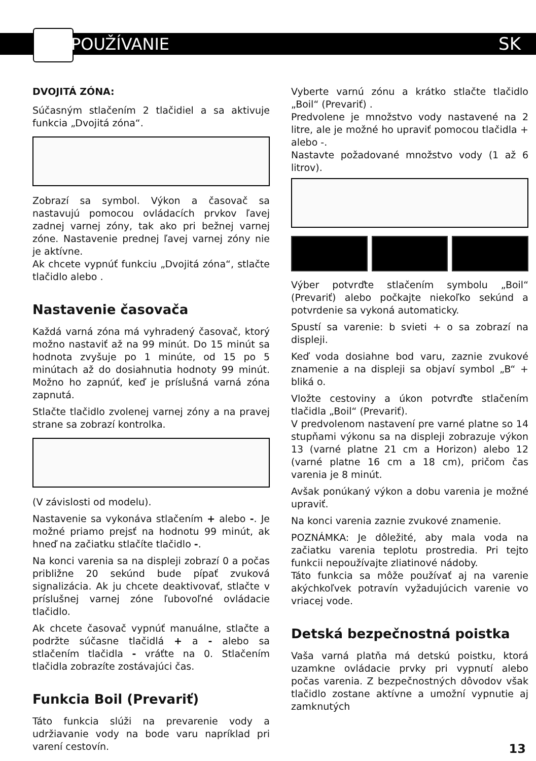POUŽÍVANIE SK
DVOJITÁ ZÓNA:
Súčasným stlačením 2 tlačidiel a sa aktivuje funkcia „Dvojitá zóna“.
Zobrazí sa symbol. Výkon a časovač sa nastavujú pomocou ovládacích prvkov ľavej zadnej varnej zóny, tak ako pri bežnej varnej zóne. Nastavenie prednej ľavej varnej zóny nie je aktívne.
Ak chcete vypnúť funkciu „Dvojitá zóna“, stlačte tlačidlo alebo .
Nastavenie časovača
Každá varná zóna má vyhradený časovač, ktorý možno nastaviť až na 99 minút. Do 15 minút sa hodnota zvyšuje po 1 minúte, od 15 po 5 minútach až do dosiahnutia hodnoty 99 minút. Možno ho zapnúť, keď je príslušná varná zóna zapnutá.
Stlačte tlačidlo zvolenej varnej zóny a na pravej strane sa zobrazí kontrolka.
(V závislosti od modelu).
Nastavenie sa vykonáva stlačením + alebo -. Je možné priamo prejsť na hodnotu 99 minút, ak hneď na začiatku stlačíte tlačidlo -.
Na konci varenia sa na displeji zobrazí 0 a počas približne 20 sekúnd bude pípať zvuková signalizácia. Ak ju chcete deaktivovať, stlačte v príslušnej varnej zóne ľubovoľné ovládacie tlačidlo.
Ak chcete časovač vypnúť manuálne, stlačte a podržte súčasne tlačidlá + a - alebo sa stlačením tlačidla - vráťte na 0. Stlačením tlačidla zobrazíte zostávajúci čas.
Funkcia Boil (Prevariť)
Táto funkcia slúži na prevarenie vody a udržiavanie vody na bode varu napríklad pri varení cestovín.
Vyberte varnú zónu a krátko stlačte tlačidlo „Boil“ (Prevariť) .
Predvolene je množstvo vody nastavené na 2 litre, ale je možné ho upraviť pomocou tlačidla + alebo -.
Nastavte požadované množstvo vody (1 až 6 litrov).
Výber potvrďte stlačením symbolu „Boil“ (Prevariť) alebo počkajte niekoľko sekúnd a potvrdenie sa vykoná automaticky.
Spustí sa varenie: b svieti + o sa zobrazí na displeji.
Keď voda dosiahne bod varu, zaznie zvukové znamenie a na displeji sa objaví symbol „B“ + bliká o.
Vložte cestoviny a úkon potvrďte stlačením tlačidla „Boil“ (Prevariť).
V predvolenom nastavení pre varné platne so 14 stupňami výkonu sa na displeji zobrazuje výkon 13 (varné platne 21 cm a Horizon) alebo 12 (varné platne 16 cm a 18 cm), pričom čas varenia je 8 minút.
Avšak ponúkaný výkon a dobu varenia je možné upraviť.
Na konci varenia zaznie zvukové znamenie.
POZNÁMKA: Je dôležité, aby mala voda na začiatku varenia teplotu prostredia. Pri tejto funkcii nepoužívajte zliatinové nádoby.
Táto funkcia sa môže používať aj na varenie akýchkoľvek potravín vyžadujúcich varenie vo vriacej vode.
Detská bezpečnostná poistka
Vaša varná platňa má detskú poistku, ktorá uzamkne ovládacie prvky pri vypnutí alebo počas varenia. Z bezpečnostných dôvodov však tlačidlo zostane aktívne a umožní vypnutie aj zamknutých
13